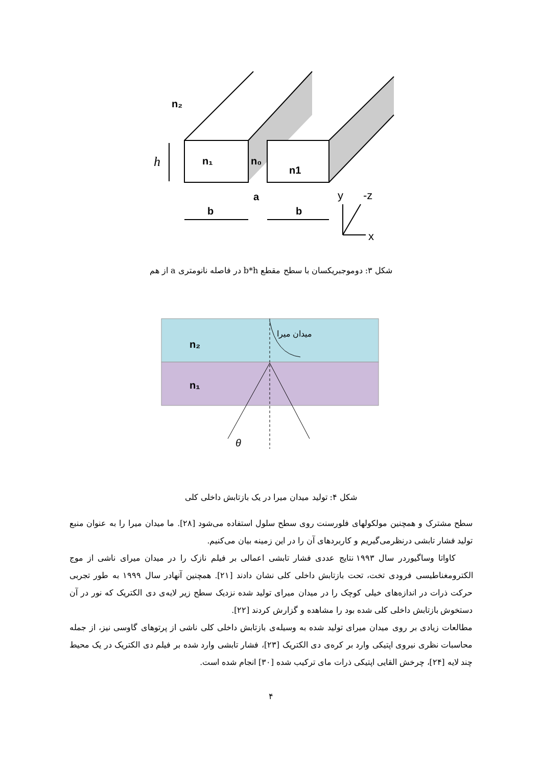n₂
h
n₁
n₀
n1
a
b
b
y
-z
x
شکل ۳: دوموجبریکسان با سطح مقطع b*h در فاصله نانومتری a از هم
n₂
n₁
میدان میرا
θ
شکل ۴: تولید میدان میرا در یک بازتابش داخلی کلی
سطح مشترک و همچنین مولکولهای فلورسنت روی سطح سلول استفاده می‌شود [۲۸]. ما میدان میرا را به عنوان منبع تولید فشار تابشی درنظرمی‌گیریم و کاربردهای آن را در این زمینه بیان می‌کنیم.
کاواتا وساگیوردر سال ۱۹۹۳ نتایج عددی فشار تابشی اعمالی بر فیلم نازک را در میدان میرای ناشی از موج الکترومغناطیسی فرودی تخت، تحت بازتابش داخلی کلی نشان دادند [۲۱]. همچنین آنهادر سال ۱۹۹۹ به طور تجربی حرکت ذرات در اندازه‌های خیلی کوچک را در میدان میرای تولید شده نزدیک سطح زیر لایه‌ی دی الکتریک که نور در آن دستخوش بازتابش داخلی کلی شده بود را مشاهده و گزارش کردند [۲۲].
مطالعات زیادی بر روی میدان میرای تولید شده به وسیله‌ی بازتابش داخلی کلی ناشی از پرتوهای گاوسی نیز، از جمله محاسبات نظری نیروی اپتیکی وارد بر کره‌ی دی الکتریک [۲۳]، فشار تابشی وارد شده بر فیلم دی الکتریک در یک محیط چند لایه [۲۴]، چرخش القایی اپتیکی ذرات مای ترکیب شده [۳۰] انجام شده است.
۴